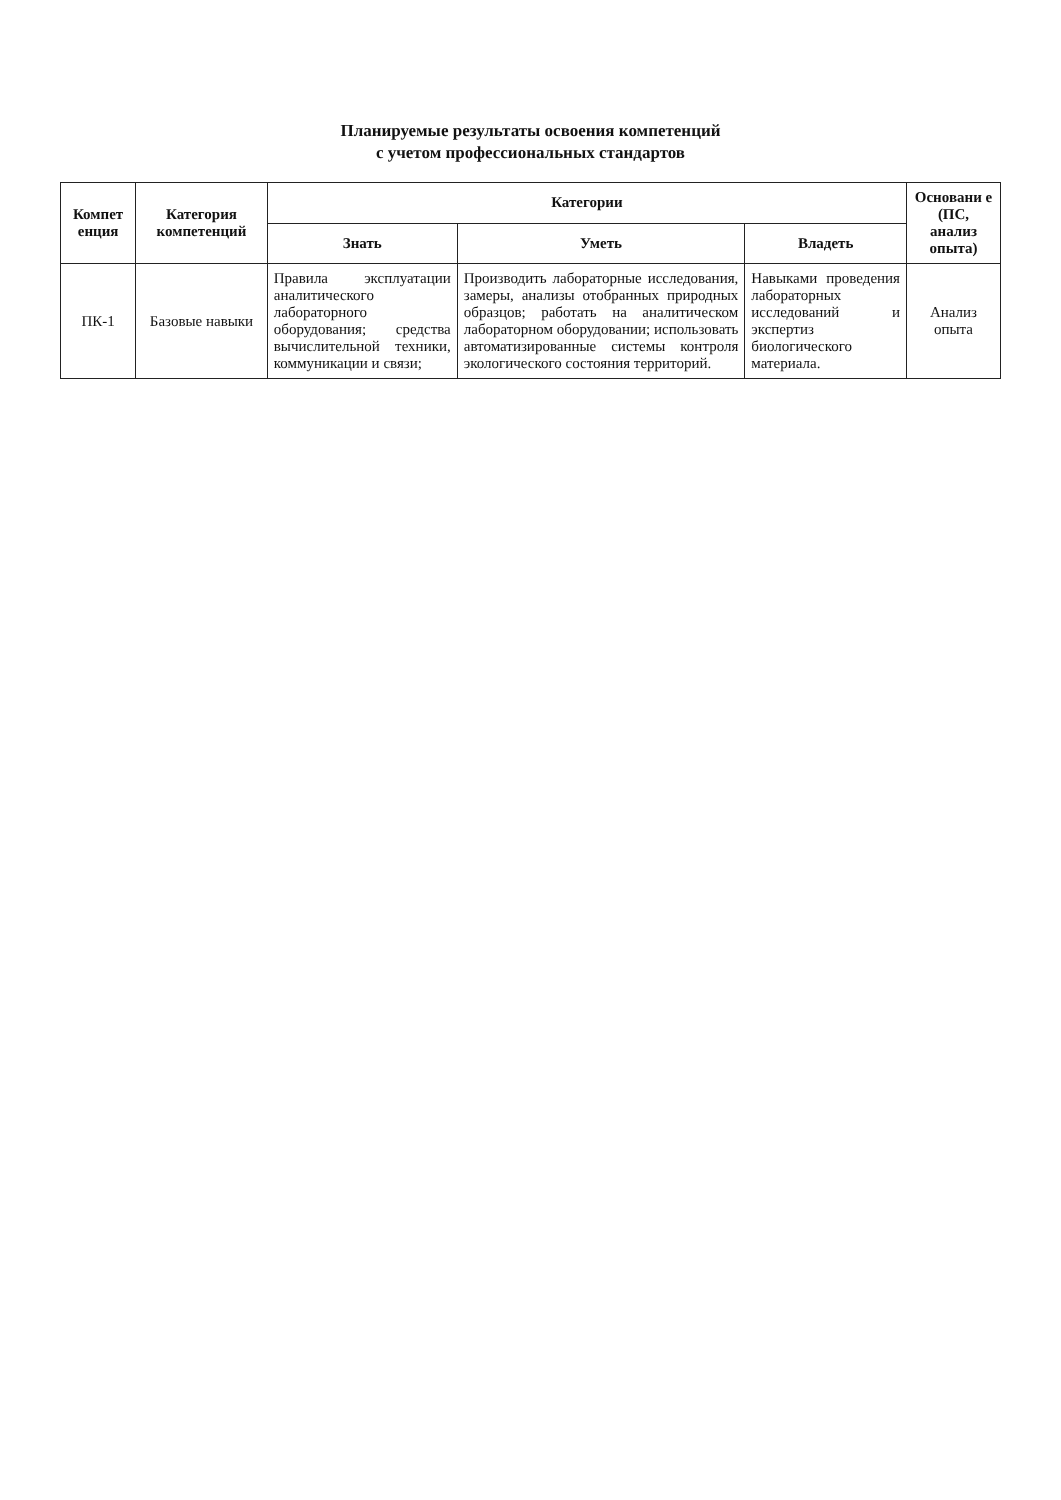Планируемые результаты освоения компетенций
с учетом профессиональных стандартов
| Компет енция | Категория компетенций | Категории | | | Основани е (ПС, анализ опыта) |
| --- | --- | --- | --- | --- | --- |
| | | Знать | Уметь | Владеть | |
| ПК-1 | Базовые навыки | Правила эксплуатации аналитического лабораторного оборудования; средства вычислительной техники, коммуникации и связи; | Производить лабораторные исследования, замеры, анализы отобранных природных образцов; работать на аналитическом лабораторном оборудовании; использовать автоматизированные системы контроля экологического состояния территорий. | Навыками проведения лабораторных исследований и экспертиз биологического материала. | Анализ опыта |